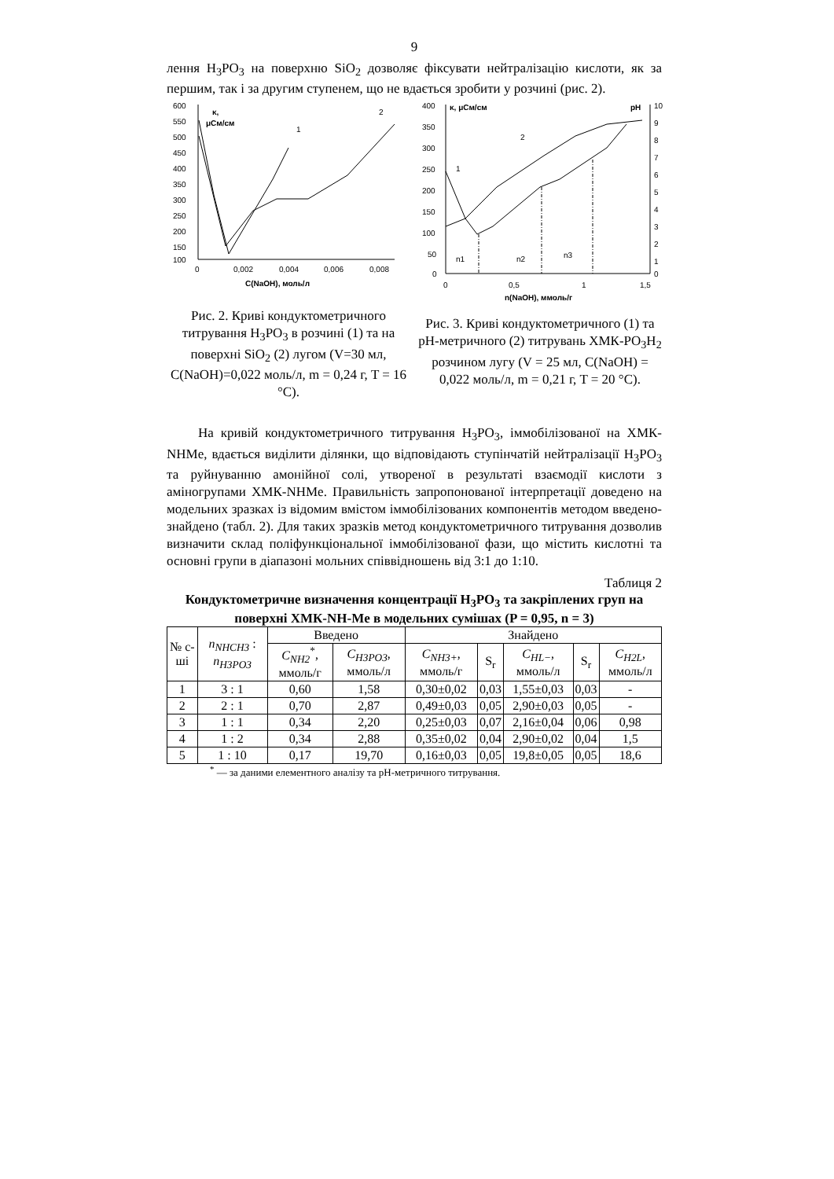9
лення H<sub>3</sub>PO<sub>3</sub> на поверхню SiO<sub>2</sub> дозволяє фіксувати нейтралізацію кислоти, як за першим, так і за другим ступенем, що не вдається зробити у розчині (рис. 2).
600
550
500
450
400
350
300
250
200
150
100
0
0,002
0,004
0,006
0,008
C(NaOH), моль/л
κ,
μСм/см
1
2
Рис. 2. Криві кондуктометричного титрування H<sub>3</sub>PO<sub>3</sub> в розчині (1) та на поверхні SiO<sub>2</sub> (2) лугом (V=30 мл, C(NaOH)=0,022 моль/л, m = 0,24 г, T = 16 °С).
400
350
300
250
200
150
100
50
0
10
9
8
7
6
5
4
3
2
1
0
0
0,5
1
1,5
n(NaOH), ммоль/г
κ, μСм/см
pH
1
2
n1
n2
n3
Рис. 3. Криві кондуктометричного (1) та pH-метричного (2) титрувань ХМК-PO<sub>3</sub>H<sub>2</sub> розчином лугу (V = 25 мл, C(NaOH) = 0,022 моль/л, m = 0,21 г, T = 20 °С).
На кривій кондуктометричного титрування H<sub>3</sub>PO<sub>3</sub>, іммобілізованої на ХМК-NHMe, вдається виділити ділянки, що відповідають ступінчатій нейтралізації H<sub>3</sub>PO<sub>3</sub> та руйнуванню амонійної солі, утвореної в результаті взаємодії кислоти з аміногрупами ХМК-NHMe. Правильність запропонованої інтерпретації доведено на модельних зразках із відомим вмістом іммобілізованих компонентів методом введено-знайдено (табл. 2). Для таких зразків метод кондуктометричного титрування дозволив визначити склад поліфункціональної іммобілізованої фази, що містить кислотні та основні групи в діапазоні мольних співвідношень від 3:1 до 1:10.
Таблиця 2
Кондуктометричне визначення концентрації H<sub>3</sub>PO<sub>3</sub> та закріплених груп на поверхні ХМК-NH-Me в модельних сумішах (P = 0,95, n = 3)
| № с-ші | n<sub>NHCH3</sub> : n<sub>H3PO3</sub> | Введено | | Знайдено | | | | |
| --- | --- | --- | --- | --- | --- | --- | --- | --- |
| | | C<sub>NH2</sub><sup>*</sup>, ммоль/г | C<sub>H3PO3</sub> , ммоль/л | C<sub>NH3+</sub> , ммоль/г | S<sub>r</sub> | C<sub>HL−</sub> , ммоль/л | S<sub>r</sub> | C<sub>H2L</sub> , ммоль/л |
| 1 | 3 : 1 | 0,60 | 1,58 | 0,30±0,02 | 0,03 | 1,55±0,03 | 0,03 | - |
| 2 | 2 : 1 | 0,70 | 2,87 | 0,49±0,03 | 0,05 | 2,90±0,03 | 0,05 | - |
| 3 | 1 : 1 | 0,34 | 2,20 | 0,25±0,03 | 0,07 | 2,16±0,04 | 0,06 | 0,98 |
| 4 | 1 : 2 | 0,34 | 2,88 | 0,35±0,02 | 0,04 | 2,90±0,02 | 0,04 | 1,5 |
| 5 | 1 : 10 | 0,17 | 19,70 | 0,16±0,03 | 0,05 | 19,8±0,05 | 0,05 | 18,6 |
<sup>*</sup> — за даними елементного аналізу та pH-метричного титрування.